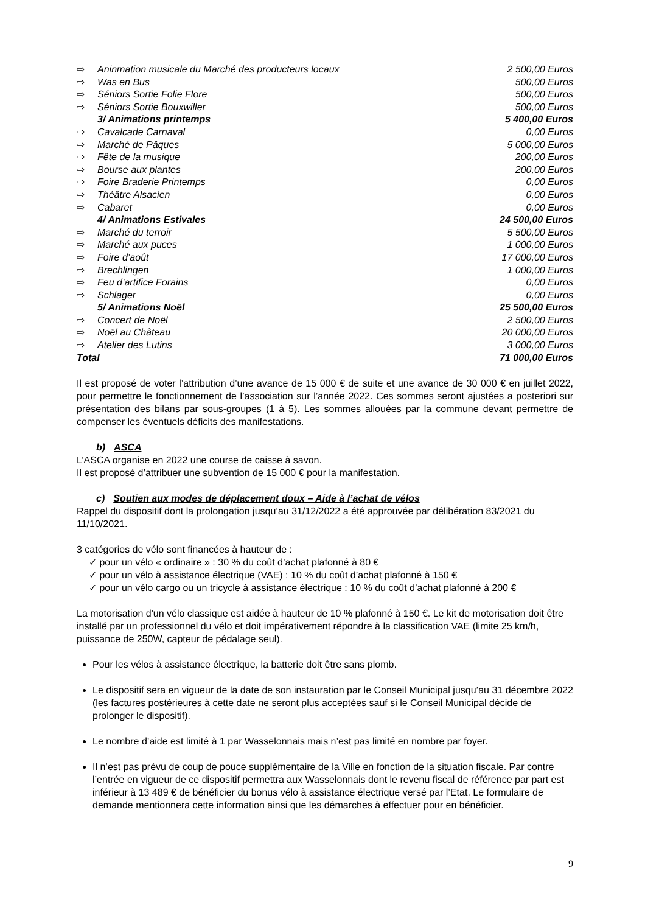| ⇨ | Aninmation musicale du Marché des producteurs locaux | 2 500,00 Euros |
| ⇨ | Was en Bus | 500,00 Euros |
| ⇨ | Séniors Sortie Folie Flore | 500,00 Euros |
| ⇨ | Séniors Sortie Bouxwiller | 500,00 Euros |
| | 3/ Animations printemps | 5 400,00 Euros |
| ⇨ | Cavalcade Carnaval | 0,00 Euros |
| ⇨ | Marché de Pâques | 5 000,00 Euros |
| ⇨ | Fête de la musique | 200,00 Euros |
| ⇨ | Bourse aux plantes | 200,00 Euros |
| ⇨ | Foire Braderie Printemps | 0,00 Euros |
| ⇨ | Théâtre Alsacien | 0,00 Euros |
| ⇨ | Cabaret | 0,00 Euros |
| | 4/ Animations Estivales | 24 500,00 Euros |
| ⇨ | Marché du terroir | 5 500,00 Euros |
| ⇨ | Marché aux puces | 1 000,00 Euros |
| ⇨ | Foire d’août | 17 000,00 Euros |
| ⇨ | Brechlingen | 1 000,00 Euros |
| ⇨ | Feu d’artifice Forains | 0,00 Euros |
| ⇨ | Schlager | 0,00 Euros |
| | 5/ Animations Noël | 25 500,00 Euros |
| ⇨ | Concert de Noël | 2 500,00 Euros |
| ⇨ | Noël au Château | 20 000,00 Euros |
| ⇨ | Atelier des Lutins | 3 000,00 Euros |
| Total | | 71 000,00 Euros |
Il est proposé de voter l’attribution d’une avance de 15 000 € de suite et une avance de 30 000 € en juillet 2022, pour permettre le fonctionnement de l’association sur l’année 2022. Ces sommes seront ajustées a posteriori sur présentation des bilans par sous-groupes (1 à 5). Les sommes allouées par la commune devant permettre de compenser les éventuels déficits des manifestations.
b) ASCA
L’ASCA organise en 2022 une course de caisse à savon.
Il est proposé d’attribuer une subvention de 15 000 € pour la manifestation.
c) Soutien aux modes de déplacement doux – Aide à l’achat de vélos
Rappel du dispositif dont la prolongation jusqu’au 31/12/2022 a été approuvée par délibération 83/2021 du 11/10/2021.
3 catégories de vélo sont financées à hauteur de :
✓ pour un vélo « ordinaire » : 30 % du coût d’achat plafonné à 80 €
✓ pour un vélo à assistance électrique (VAE) : 10 % du coût d’achat plafonné à 150 €
✓ pour un vélo cargo ou un tricycle à assistance électrique : 10 % du coût d’achat plafonné à 200 €
La motorisation d'un vélo classique est aidée à hauteur de 10 % plafonné à 150 €. Le kit de motorisation doit être installé par un professionnel du vélo et doit impérativement répondre à la classification VAE (limite 25 km/h, puissance de 250W, capteur de pédalage seul).
Pour les vélos à assistance électrique, la batterie doit être sans plomb.
Le dispositif sera en vigueur de la date de son instauration par le Conseil Municipal jusqu’au 31 décembre 2022 (les factures postérieures à cette date ne seront plus acceptées sauf si le Conseil Municipal décide de prolonger le dispositif).
Le nombre d’aide est limité à 1 par Wasselonnais mais n’est pas limité en nombre par foyer.
Il n’est pas prévu de coup de pouce supplémentaire de la Ville en fonction de la situation fiscale. Par contre l’entrée en vigueur de ce dispositif permettra aux Wasselonnais dont le revenu fiscal de référence par part est inférieur à 13 489 € de bénéficier du bonus vélo à assistance électrique versé par l’Etat. Le formulaire de demande mentionnera cette information ainsi que les démarches à effectuer pour en bénéficier.
9